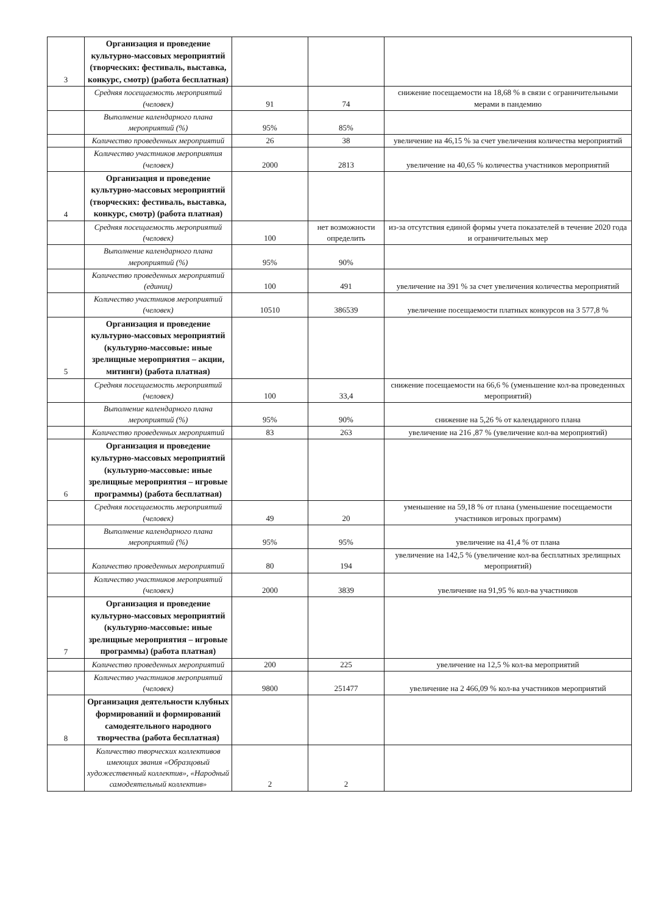| 3 | Организация и проведение культурно-массовых мероприятий (творческих: фестиваль, выставка, конкурс, смотр) (работа бесплатная) | | | |
| | Средняя посещаемость мероприятий (человек) | 91 | 74 | снижение посещаемости на 18,68 % в связи с ограничительными мерами в пандемию |
| | Выполнение календарного плана мероприятий (%) | 95% | 85% | |
| | Количество проведенных мероприятий | 26 | 38 | увеличение на 46,15 % за счет увеличения количества мероприятий |
| | Количество участников мероприятия (человек) | 2000 | 2813 | увеличение на 40,65 % количества участников мероприятий |
| 4 | Организация и проведение культурно-массовых мероприятий (творческих: фестиваль, выставка, конкурс, смотр) (работа платная) | | | |
| | Средняя посещаемость мероприятий (человек) | 100 | нет возможности определить | из-за отсутствия единой формы учета показателей в течение 2020 года и ограничительных мер |
| | Выполнение календарного плана мероприятий (%) | 95% | 90% | |
| | Количество проведенных мероприятий (единиц) | 100 | 491 | увеличение на 391 % за счет увеличения количества мероприятий |
| | Количество участников мероприятий (человек) | 10510 | 386539 | увеличение посещаемости платных конкурсов на 3 577,8 % |
| 5 | Организация и проведение культурно-массовых мероприятий (культурно-массовые: иные зрелищные мероприятия – акции, митинги) (работа платная) | | | |
| | Средняя посещаемость мероприятий (человек) | 100 | 33,4 | снижение посещаемости на 66,6 % (уменьшение кол-ва проведенных мероприятий) |
| | Выполнение календарного плана мероприятий (%) | 95% | 90% | снижение на 5,26 % от календарного плана |
| | Количество проведенных мероприятий | 83 | 263 | увеличение на 216 ,87 % (увеличение кол-ва мероприятий) |
| 6 | Организация и проведение культурно-массовых мероприятий (культурно-массовые: иные зрелищные мероприятия – игровые программы) (работа бесплатная) | | | |
| | Средняя посещаемость мероприятий (человек) | 49 | 20 | уменьшение на 59,18 % от плана (уменьшение посещаемости участников игровых программ) |
| | Выполнение календарного плана мероприятий (%) | 95% | 95% | увеличение на 41,4 % от плана |
| | Количество проведенных мероприятий | 80 | 194 | увеличение на 142,5 % (увеличение кол-ва бесплатных зрелищных мероприятий) |
| | Количество участников мероприятий (человек) | 2000 | 3839 | увеличение на 91,95 % кол-ва участников |
| 7 | Организация и проведение культурно-массовых мероприятий (культурно-массовые: иные зрелищные мероприятия – игровые программы) (работа платная) | | | |
| | Количество проведенных мероприятий | 200 | 225 | увеличение на 12,5 % кол-ва мероприятий |
| | Количество участников мероприятий (человек) | 9800 | 251477 | увеличение на 2 466,09 % кол-ва участников мероприятий |
| 8 | Организация деятельности клубных формирований и формирований самодеятельного народного творчества (работа бесплатная) | | | |
| | Количество творческих коллективов имеющих звания «Образцовый художественный коллектив», «Народный самодеятельный коллектив» | 2 | 2 | |